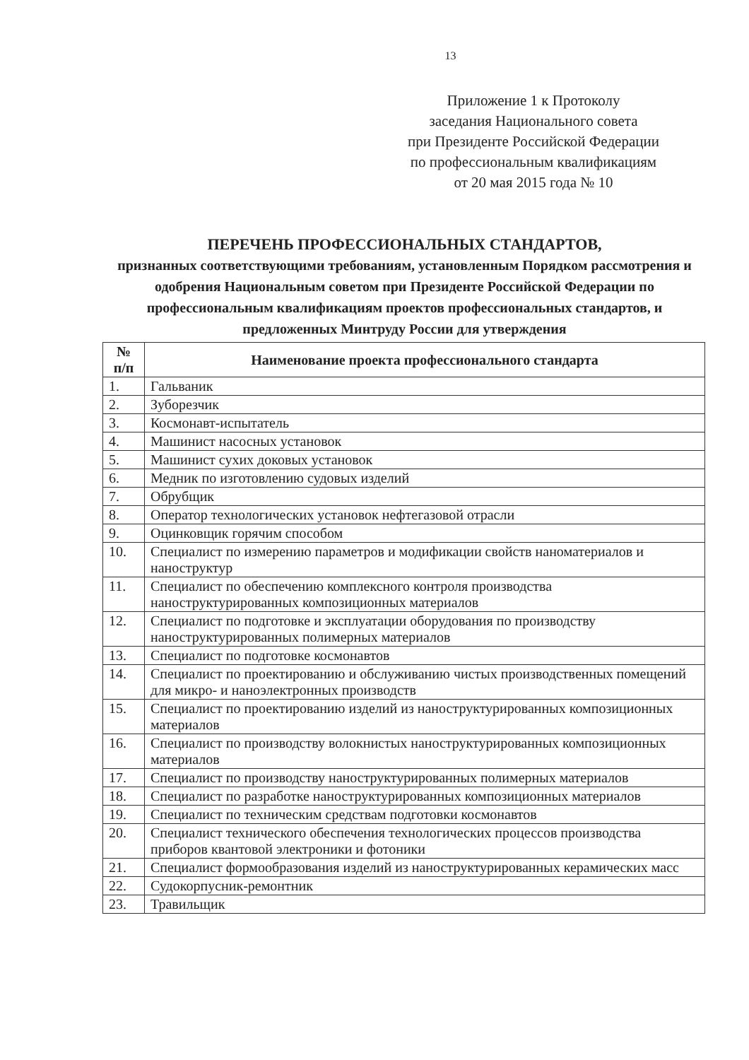13
Приложение 1 к Протоколу
заседания Национального совета
при Президенте Российской Федерации
по профессиональным квалификациям
от 20 мая 2015 года № 10
ПЕРЕЧЕНЬ ПРОФЕССИОНАЛЬНЫХ СТАНДАРТОВ,
признанных соответствующими требованиям, установленным Порядком рассмотрения и одобрения Национальным советом при Президенте Российской Федерации по профессиональным квалификациям проектов профессиональных стандартов, и предложенных Минтруду России для утверждения
| № п/п | Наименование проекта профессионального стандарта |
| --- | --- |
| 1. | Гальваник |
| 2. | Зуборезчик |
| 3. | Космонавт-испытатель |
| 4. | Машинист насосных установок |
| 5. | Машинист сухих доковых установок |
| 6. | Медник по изготовлению судовых изделий |
| 7. | Обрубщик |
| 8. | Оператор технологических установок нефтегазовой отрасли |
| 9. | Оцинковщик горячим способом |
| 10. | Специалист по измерению параметров и модификации свойств наноматериалов и наноструктур |
| 11. | Специалист по обеспечению комплексного контроля производства наноструктурированных композиционных материалов |
| 12. | Специалист по подготовке и эксплуатации оборудования по производству наноструктурированных полимерных материалов |
| 13. | Специалист по подготовке космонавтов |
| 14. | Специалист по проектированию и обслуживанию чистых производственных помещений для микро- и наноэлектронных производств |
| 15. | Специалист по проектированию изделий из наноструктурированных композиционных материалов |
| 16. | Специалист по производству волокнистых наноструктурированных композиционных материалов |
| 17. | Специалист по производству наноструктурированных полимерных материалов |
| 18. | Специалист по разработке наноструктурированных композиционных материалов |
| 19. | Специалист по техническим средствам подготовки космонавтов |
| 20. | Специалист технического обеспечения технологических процессов производства приборов квантовой электроники и фотоники |
| 21. | Специалист формообразования изделий из наноструктурированных керамических масс |
| 22. | Судокорпусник-ремонтник |
| 23. | Травильщик |